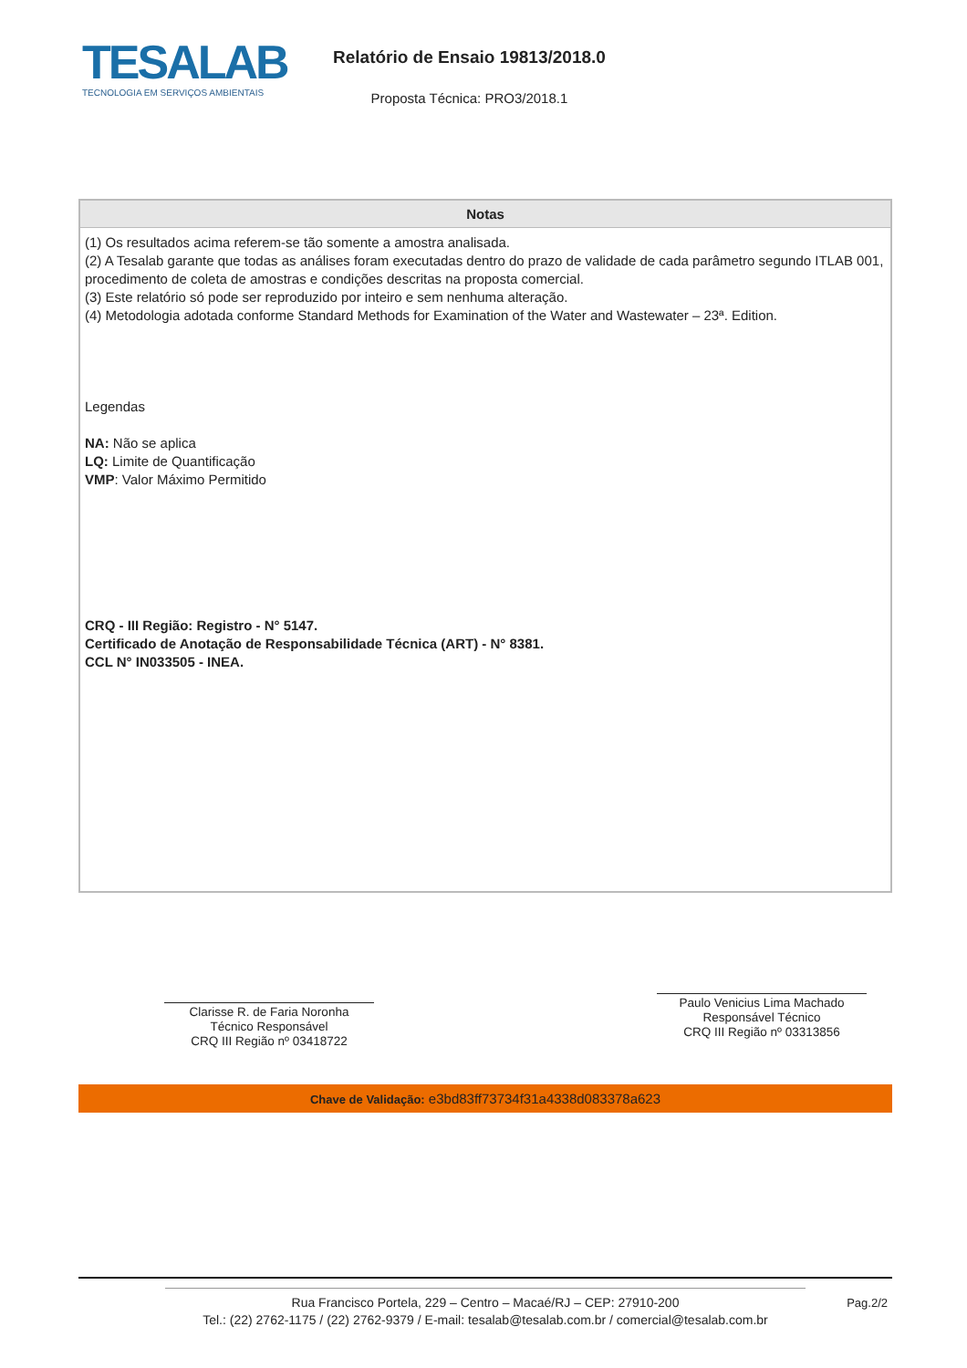TESALAB
TECNOLOGIA EM SERVIÇOS AMBIENTAIS
Relatório de Ensaio 19813/2018.0
Proposta Técnica: PRO3/2018.1
| Notas |
| --- |
| (1) Os resultados acima referem-se tão somente a amostra analisada. (2) A Tesalab garante que todas as análises foram executadas dentro do prazo de validade de cada parâmetro segundo ITLAB 001, procedimento de coleta de amostras e condições descritas na proposta comercial. (3) Este relatório só pode ser reproduzido por inteiro e sem nenhuma alteração. (4) Metodologia adotada conforme Standard Methods for Examination of the Water and Wastewater – 23ª. Edition. Legendas NA: Não se aplica LQ: Limite de Quantificação VMP : Valor Máximo Permitido CRQ - III Região: Registro - N° 5147. Certificado de Anotação de Responsabilidade Técnica (ART) - N° 8381. CCL N° IN033505 - INEA. |
Clarisse R. de Faria Noronha
Técnico Responsável
CRQ III Região nº 03418722
Paulo Venicius Lima Machado
Responsável Técnico
CRQ III Região nº 03313856
Chave de Validação: e3bd83ff73734f31a4338d083378a623
Rua Francisco Portela, 229 – Centro – Macaé/RJ – CEP: 27910-200
Tel.: (22) 2762-1175 / (22) 2762-9379 / E-mail: tesalab@tesalab.com.br / comercial@tesalab.com.br
Pag.2/2